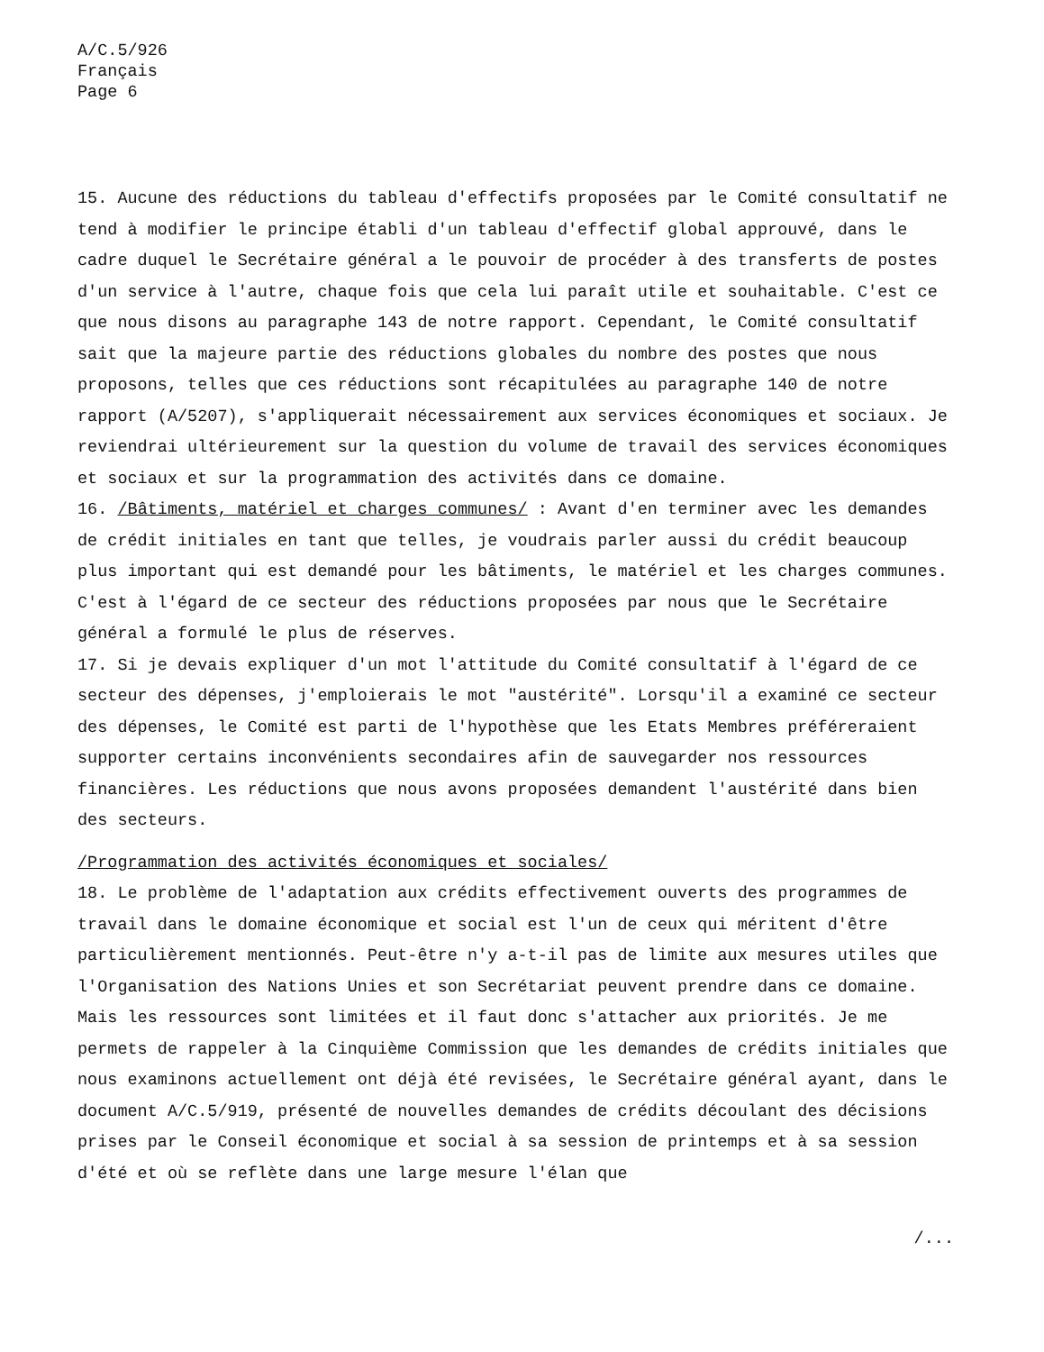A/C.5/926
Français
Page 6
15. Aucune des réductions du tableau d'effectifs proposées par le Comité consultatif ne tend à modifier le principe établi d'un tableau d'effectif global approuvé, dans le cadre duquel le Secrétaire général a le pouvoir de procéder à des transferts de postes d'un service à l'autre, chaque fois que cela lui paraît utile et souhaitable. C'est ce que nous disons au paragraphe 143 de notre rapport. Cependant, le Comité consultatif sait que la majeure partie des réductions globales du nombre des postes que nous proposons, telles que ces réductions sont récapitulées au paragraphe 140 de notre rapport (A/5207), s'appliquerait nécessairement aux services économiques et sociaux. Je reviendrai ultérieurement sur la question du volume de travail des services économiques et sociaux et sur la programmation des activités dans ce domaine.
16. /Bâtiments, matériel et charges communes/ : Avant d'en terminer avec les demandes de crédit initiales en tant que telles, je voudrais parler aussi du crédit beaucoup plus important qui est demandé pour les bâtiments, le matériel et les charges communes. C'est à l'égard de ce secteur des réductions proposées par nous que le Secrétaire général a formulé le plus de réserves.
17. Si je devais expliquer d'un mot l'attitude du Comité consultatif à l'égard de ce secteur des dépenses, j'emploierais le mot "austérité". Lorsqu'il a examiné ce secteur des dépenses, le Comité est parti de l'hypothèse que les Etats Membres préféreraient supporter certains inconvénients secondaires afin de sauvegarder nos ressources financières. Les réductions que nous avons proposées demandent l'austérité dans bien des secteurs.
/Programmation des activités économiques et sociales/
18. Le problème de l'adaptation aux crédits effectivement ouverts des programmes de travail dans le domaine économique et social est l'un de ceux qui méritent d'être particulièrement mentionnés. Peut-être n'y a-t-il pas de limite aux mesures utiles que l'Organisation des Nations Unies et son Secrétariat peuvent prendre dans ce domaine. Mais les ressources sont limitées et il faut donc s'attacher aux priorités. Je me permets de rappeler à la Cinquième Commission que les demandes de crédits initiales que nous examinons actuellement ont déjà été revisées, le Secrétaire général ayant, dans le document A/C.5/919, présenté de nouvelles demandes de crédits découlant des décisions prises par le Conseil économique et social à sa session de printemps et à sa session d'été et où se reflète dans une large mesure l'élan que
/...